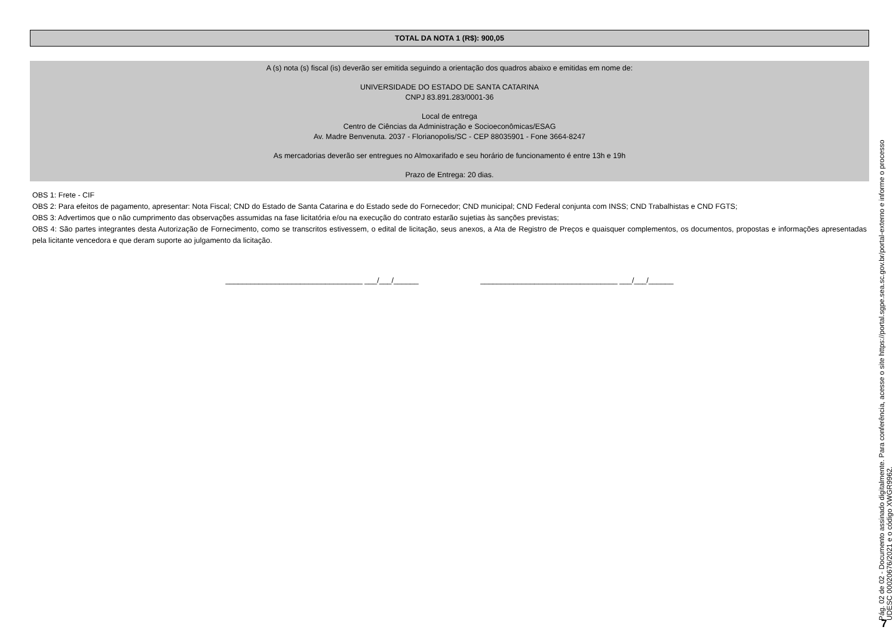TOTAL DA NOTA 1 (R$): 900,05
A (s) nota (s) fiscal (is) deverão ser emitida seguindo a orientação dos quadros abaixo e emitidas em nome de:
UNIVERSIDADE DO ESTADO DE SANTA CATARINA
CNPJ 83.891.283/0001-36
Local de entrega
Centro de Ciências da Administração e Socioeconômicas/ESAG
Av. Madre Benvenuta. 2037 - Florianopolis/SC - CEP 88035901 - Fone 3664-8247
As mercadorias deverão ser entregues no Almoxarifado e seu horário de funcionamento é entre 13h e 19h
Prazo de Entrega: 20 dias.
OBS 1: Frete - CIF
OBS 2: Para efeitos de pagamento, apresentar: Nota Fiscal; CND do Estado de Santa Catarina e do Estado sede do Fornecedor; CND municipal; CND Federal conjunta com INSS; CND Trabalhistas e CND FGTS;
OBS 3: Advertimos que o não cumprimento das observações assumidas na fase licitatória e/ou na execução do contrato estarão sujetias às sanções previstas;
OBS 4: São partes integrantes desta Autorização de Fornecimento, como se transcritos estivessem, o edital de licitação, seus anexos, a Ata de Registro de Preços e quaisquer complementos, os documentos, propostas e informações apresentadas pela licitante vencedora e que deram suporte ao julgamento da licitação.
_________________________________ ___/___/______ _________________________________ ___/___/______
Pág. 02 de 02 - Documento assinado digitalmente. Para conferência, acesse o site https://portal.sgpe.sea.sc.gov.br/portal-externo e informe o processo
UDESC 00020676/2021 e o código XWGR9962.
7